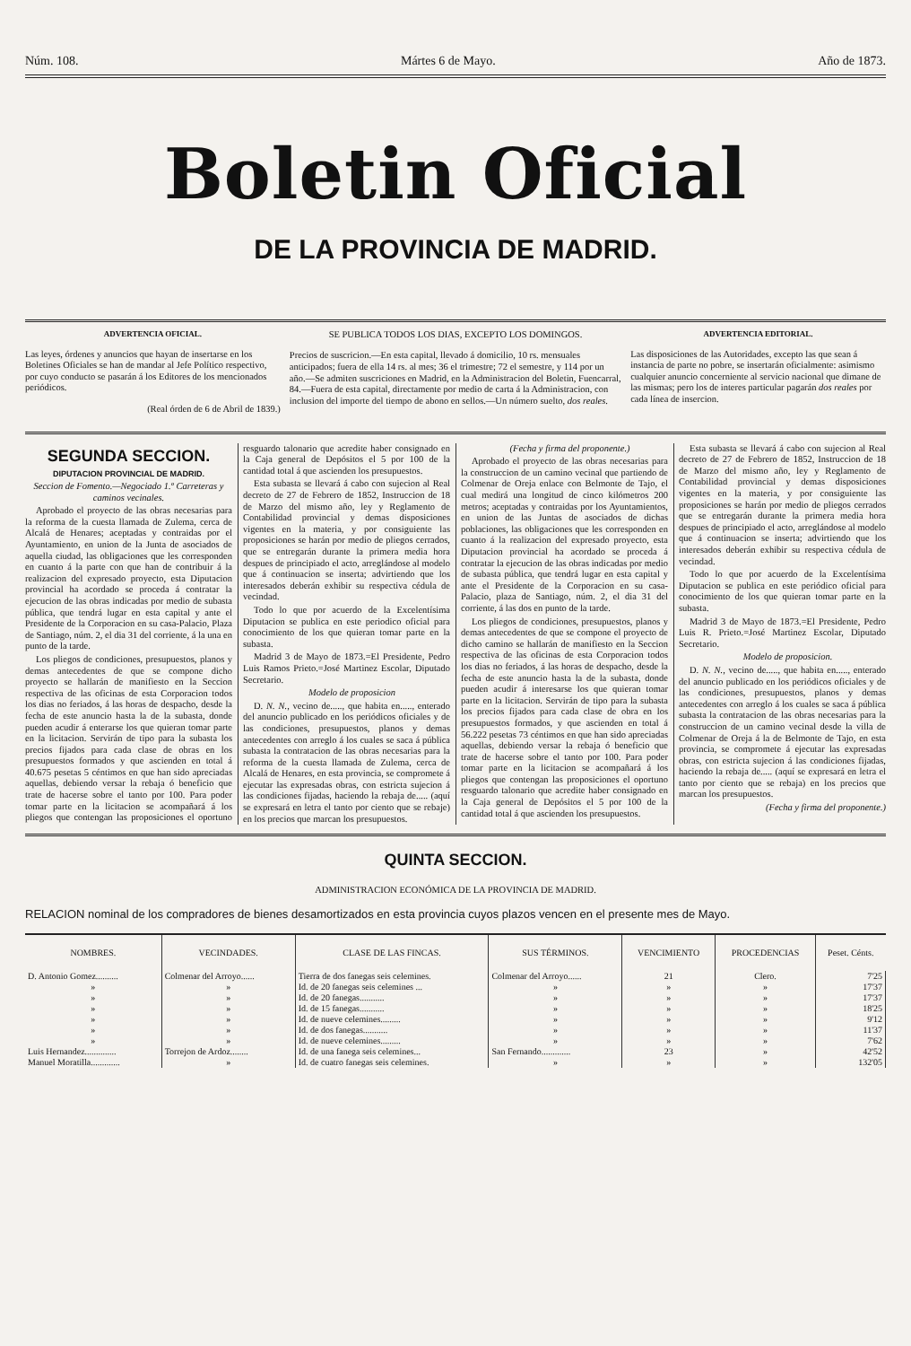Núm. 108. Mártes 6 de Mayo. Año de 1873.
Boletin Oficial
DE LA PROVINCIA DE MADRID.
ADVERTENCIA OFICIAL.
Las leyes, órdenes y anuncios que hayan de insertarse en los Boletines Oficiales se han de mandar al Jefe Político respectivo, por cuyo conducto se pasarán á los Editores de los mencionados periódicos.
(Real órden de 6 de Abril de 1839.)
SE PUBLICA TODOS LOS DIAS, EXCEPTO LOS DOMINGOS.
Precios de suscricion.—En esta capital, llevado á domicilio, 10 rs. mensuales anticipados; fuera de ella 14 rs. al mes; 36 el trimestre; 72 el semestre, y 114 por un año.—Se admiten suscriciones en Madrid, en la Administracion del Boletin, Fuencarral, 84.—Fuera de esta capital, directamente por medio de carta á la Administracion, con inclusion del importe del tiempo de abono en sellos.—Un número suelto, dos reales.
ADVERTENCIA EDITORIAL.
Las disposiciones de las Autoridades, excepto las que sean á instancia de parte no pobre, se insertarán oficialmente: asimismo cualquier anuncio concerniente al servicio nacional que dimane de las mismas; pero los de interes particular pagarán dos reales por cada línea de insercion.
SEGUNDA SECCION.
DIPUTACION PROVINCIAL DE MADRID.
Seccion de Fomento.—Negociado 1.º Carreteras y caminos vecinales.
Aprobado el proyecto de las obras necesarias para la reforma de la cuesta llamada de Zulema, cerca de Alcalá de Henares; aceptadas y contraidas por el Ayuntamiento, en union de la Junta de asociados de aquella ciudad, las obligaciones que les corresponden en cuanto á la parte con que han de contribuir á la realizacion del expresado proyecto, esta Diputacion provincial ha acordado se proceda á contratar la ejecucion de las obras indicadas por medio de subasta pública, que tendrá lugar en esta capital y ante el Presidente de la Corporacion en su casa-Palacio, Plaza de Santiago, núm. 2, el dia 31 del corriente, á la una en punto de la tarde.
Los pliegos de condiciones, presupuestos, planos y demas antecedentes de que se compone dicho proyecto se hallarán de manifiesto en la Seccion respectiva de las oficinas de esta Corporacion todos los dias no feriados, á las horas de despacho, desde la fecha de este anuncio hasta la de la subasta, donde pueden acudir á enterarse los que quieran tomar parte en la licitacion. Servirán de tipo para la subasta los precios fijados para cada clase de obras en los presupuestos formados y que ascienden en total á 40.675 pesetas 5 céntimos en que han sido apreciadas aquellas, debiendo versar la rebaja ó beneficio que trate de hacerse sobre el tanto por 100. Para poder tomar parte en la licitacion se acompañará á los pliegos que contengan las proposiciones el oportuno resguardo talonario que acredite haber consignado en la Caja general de Depósitos el 5 por 100 de la cantidad total á que ascienden los presupuestos.
Esta subasta se llevará á cabo con sujecion al Real decreto de 27 de Febrero de 1852, Instruccion de 18 de Marzo del mismo año, ley y Reglamento de Contabilidad provincial y demas disposiciones vigentes en la materia, y por consiguiente las proposiciones se harán por medio de pliegos cerrados, que se entregarán durante la primera media hora despues de principiado el acto, arreglándose al modelo que á continuacion se inserta; advirtiendo que los interesados deberán exhibir su respectiva cédula de vecindad.
Todo lo que por acuerdo de la Excelentísima Diputacion se publica en este periodico oficial para conocimiento de los que quieran tomar parte en la subasta.
Madrid 3 de Mayo de 1873.=El Presidente, Pedro Luis Ramos Prieto.=José Martinez Escolar, Diputado Secretario.
Modelo de proposicion
D. N. N., vecino de....., que habita en....., enterado del anuncio publicado en los periódicos oficiales y de las condiciones, presupuestos, planos y demas antecedentes con arreglo á los cuales se saca á pública subasta la contratacion de las obras necesarias para la reforma de la cuesta llamada de Zulema, cerca de Alcalá de Henares, en esta provincia, se compromete á ejecutar las expresadas obras, con estricta sujecion á las condiciones fijadas, haciendo la rebaja de..... (aquí se expresará en letra el tanto por ciento que se rebaje) en los precios que marcan los presupuestos.
(Fecha y firma del proponente.)
Aprobado el proyecto de las obras necesarias para la construccion de un camino vecinal que partiendo de Colmenar de Oreja enlace con Belmonte de Tajo, el cual medirá una longitud de cinco kilómetros 200 metros; aceptadas y contraidas por los Ayuntamientos, en union de las Juntas de asociados de dichas poblaciones, las obligaciones que les corresponden en cuanto á la realizacion del expresado proyecto, esta Diputacion provincial ha acordado se proceda á contratar la ejecucion de las obras indicadas por medio de subasta pública, que tendrá lugar en esta capital y ante el Presidente de la Corporacion en su casa-Palacio, plaza de Santiago, núm. 2, el dia 31 del corriente, á las dos en punto de la tarde.
Los pliegos de condiciones, presupuestos, planos y demas antecedentes de que se compone el proyecto de dicho camino se hallarán de manifiesto en la Seccion respectiva de las oficinas de esta Corporacion todos los dias no feriados, á las horas de despacho, desde la fecha de este anuncio hasta la de la subasta, donde pueden acudir á interesarse los que quieran tomar parte en la licitacion. Servirán de tipo para la subasta los precios fijados para cada clase de obra en los presupuestos formados, y que ascienden en total á 56.222 pesetas 73 céntimos en que han sido apreciadas aquellas, debiendo versar la rebaja ó beneficio que trate de hacerse sobre el tanto por 100. Para poder tomar parte en la licitacion se acompañará á los pliegos que contengan las proposiciones el oportuno resguardo talonario que acredite haber consignado en la Caja general de Depósitos el 5 por 100 de la cantidad total á que ascienden los presupuestos.
Esta subasta se llevará á cabo con sujecion al Real decreto de 27 de Febrero de 1852, Instruccion de 18 de Marzo del mismo año, ley y Reglamento de Contabilidad provincial y demas disposiciones vigentes en la materia, y por consiguiente las proposiciones se harán por medio de pliegos cerrados que se entregarán durante la primera media hora despues de principiado el acto, arreglándose al modelo que á continuacion se inserta; advirtiendo que los interesados deberán exhibir su respectiva cédula de vecindad.
Todo lo que por acuerdo de la Excelentísima Diputacion se publica en este periódico oficial para conocimiento de los que quieran tomar parte en la subasta.
Madrid 3 de Mayo de 1873.=El Presidente, Pedro Luis R. Prieto.=José Martinez Escolar, Diputado Secretario.
Modelo de proposicion.
D. N. N., vecino de....., que habita en....., enterado del anuncio publicado en los periódicos oficiales y de las condiciones, presupuestos, planos y demas antecedentes con arreglo á los cuales se saca á pública subasta la contratacion de las obras necesarias para la construccion de un camino vecinal desde la villa de Colmenar de Oreja á la de Belmonte de Tajo, en esta provincia, se compromete á ejecutar las expresadas obras, con estricta sujecion á las condiciones fijadas, haciendo la rebaja de..... (aquí se expresará en letra el tanto por ciento que se rebaja) en los precios que marcan los presupuestos.
(Fecha y firma del proponente.)
QUINTA SECCION.
ADMINISTRACION ECONÓMICA DE LA PROVINCIA DE MADRID.
RELACION nominal de los compradores de bienes desamortizados en esta provincia cuyos plazos vencen en el presente mes de Mayo.
| NOMBRES. | VECINDADES. | CLASE DE LAS FINCAS. | SUS TÉRMINOS. | VENCIMIENTO | PROCEDENCIAS | Peset. Cénts. |
| --- | --- | --- | --- | --- | --- | --- |
| D. Antonio Gomez.......... | Colmenar del Arroyo...... | Tierra de dos fanegas seis celemines. | Colmenar del Arroyo...... | 21 | Clero. | 7'25 |
| » | » | Id. de 20 fanegas seis celemines ... | » | » | » | 17'37 |
| » | » | Id. de 20 fanegas........... | » | » | » | 17'37 |
| » | » | Id. de 15 fanegas........... | » | » | » | 18'25 |
| » | » | Id. de nueve celemines......... | » | » | » | 9'12 |
| » | » | Id. de dos fanegas........... | » | » | » | 11'37 |
| » | » | Id. de nueve celemines......... | » | » | » | 7'62 |
| Luis Hernandez.............. | Torrejon de Ardoz........ | Id. de una fanega seis celemines... | San Fernando............. | 23 | » | 42'52 |
| Manuel Moratilla............. | » | Id. de cuatro fanegas seis celemines. | » | » | » | 132'05 |